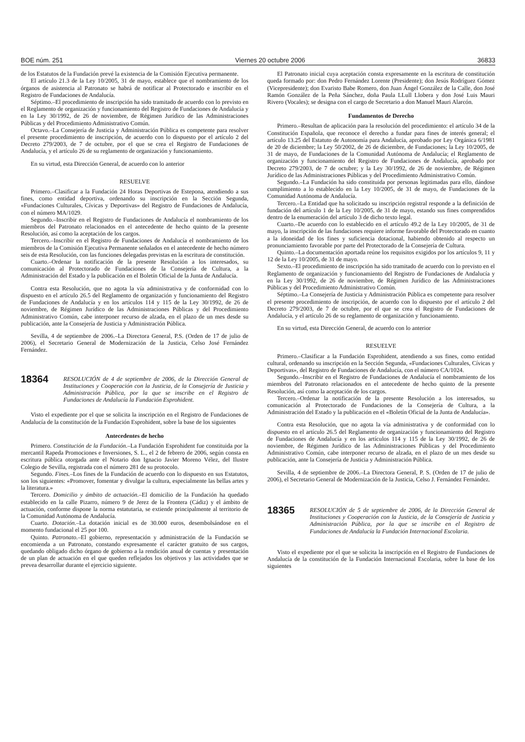BOE núm. 251 Viernes 20 octubre 2006 36833
de los Estatutos de la Fundación prevé la existencia de la Comisión Ejecutiva permanente.
El artículo 21.3 de la Ley 10/2005, 31 de mayo, establece que el nombramiento de los órganos de asistencia al Patronato se habrá de notificar al Protectorado e inscribir en el Registro de Fundaciones de Andalucía.
Séptimo.–El procedimiento de inscripción ha sido tramitado de acuerdo con lo previsto en el Reglamento de organización y funcionamiento del Registro de Fundaciones de Andalucía y en la Ley 30/1992, de 26 de noviembre, de Régimen Jurídico de las Administraciones Públicas y del Procedimiento Administrativo Común.
Octavo.–La Consejería de Justicia y Administración Pública es competente para resolver el presente procedimiento de inscripción, de acuerdo con lo dispuesto por el artículo 2 del Decreto 279/2003, de 7 de octubre, por el que se crea el Registro de Fundaciones de Andalucía, y el artículo 26 de su reglamento de organización y funcionamiento.
En su virtud, esta Dirección General, de acuerdo con lo anterior
RESUELVE
Primero.–Clasificar a la Fundación 24 Horas Deportivas de Estepona, atendiendo a sus fines, como entidad deportiva, ordenando su inscripción en la Sección Segunda, «Fundaciones Culturales, Cívicas y Deportivas» del Registro de Fundaciones de Andalucía, con el número MA/1029.
Segundo.–Inscribir en el Registro de Fundaciones de Andalucía el nombramiento de los miembros del Patronato relacionados en el antecedente de hecho quinto de la presente Resolución, así como la aceptación de los cargos.
Tercero.–Inscribir en el Registro de Fundaciones de Andalucía el nombramiento de los miembros de la Comisión Ejecutiva Permanente señalados en el antecedente de hecho número seis de esta Resolución, con las funciones delegadas previstas en la escritura de constitución.
Cuarto.–Ordenar la notificación de la presente Resolución a los interesados, su comunicación al Protectorado de Fundaciones de la Consejería de Cultura, a la Administración del Estado y la publicación en el Boletín Oficial de la Junta de Andalucía.
Contra esta Resolución, que no agota la vía administrativa y de conformidad con lo dispuesto en el artículo 26.5 del Reglamento de organización y funcionamiento del Registro de Fundaciones de Andalucía y en los artículos 114 y 115 de la Ley 30/1992, de 26 de noviembre, de Régimen Jurídico de las Administraciones Públicas y del Procedimiento Administrativo Común, cabe interponer recurso de alzada, en el plazo de un mes desde su publicación, ante la Consejería de Justicia y Administración Pública.
Sevilla, 4 de septiembre de 2006.–La Directora General, P.S. (Orden de 17 de julio de 2006), el Secretario General de Modernización de la Justicia, Celso José Fernández Fernández.
18364 RESOLUCIÓN de 4 de septiembre de 2006, de la Dirección General de Instituciones y Cooperación con la Justicia, de la Consejería de Justicia y Administración Pública, por la que se inscribe en el Registro de Fundaciones de Andalucía la Fundación Esprohident.
Visto el expediente por el que se solicita la inscripción en el Registro de Fundaciones de Andalucía de la constitución de la Fundación Esprohident, sobre la base de los siguientes
Antecedentes de hecho
Primero. Constitución de la Fundación.–La Fundación Esprohident fue constituida por la mercantil Rapeda Promociones e Inversiones, S. L., el 2 de febrero de 2006, según consta en escritura pública otorgada ante el Notario don Ignacio Javier Moreno Vélez, del Ilustre Colegio de Sevilla, registrada con el número 281 de su protocolo.
Segundo. Fines.–Los fines de la Fundación de acuerdo con lo dispuesto en sus Estatutos, son los siguientes: «Promover, fomentar y divulgar la cultura, especialmente las bellas artes y la literatura.»
Tercero. Domicilio y ámbito de actuación.–El domicilio de la Fundación ha quedado establecido en la calle Pizarro, número 9 de Jerez de la Frontera (Cádiz) y el ámbito de actuación, conforme dispone la norma estatutaria, se extiende principalmente al territorio de la Comunidad Autónoma de Andalucía.
Cuarto. Dotación.–La dotación inicial es de 30.000 euros, desembolsándose en el momento fundacional el 25 por 100.
Quinto. Patronato.–El gobierno, representación y administración de la Fundación se encomienda a un Patronato, constando expresamente el carácter gratuito de sus cargos, quedando obligado dicho órgano de gobierno a la rendición anual de cuentas y presentación de un plan de actuación en el que queden reflejados los objetivos y las actividades que se prevea desarrollar durante el ejercicio siguiente.
El Patronato inicial cuya aceptación consta expresamente en la escritura de constitución queda formado por: don Pedro Fernández Lorente (Presidente); don Jesús Rodríguez Gómez (Vicepresidente); don Evaristo Babe Romero, don Juan Ángel González de la Calle, don José Ramón González de la Peña Sánchez, doña Paula LLull Llobera y don José Luis Mauri Rivero (Vocales); se designa con el cargo de Secretario a don Manuel Mauri Alarcón.
Fundamentos de Derecho
Primero.–Resultan de aplicación para la resolución del procedimiento: el artículo 34 de la Constitución Española, que reconoce el derecho a fundar para fines de interés general; el artículo 13.25 del Estatuto de Autonomía para Andalucía, aprobado por Ley Orgánica 6/1981 de 20 de diciembre; la Ley 50/2002, de 26 de diciembre, de Fundaciones; la Ley 10/2005, de 31 de mayo, de Fundaciones de la Comunidad Autónoma de Andalucía; el Reglamento de organización y funcionamiento del Registro de Fundaciones de Andalucía, aprobado por Decreto 279/2003, de 7 de octubre; y la Ley 30/1992, de 26 de noviembre, de Régimen Jurídico de las Administraciones Públicas y del Procedimiento Administrativo Común.
Segundo.–La Fundación ha sido constituida por personas legitimadas para ello, dándose cumplimiento a lo establecido en la Ley 10/2005, de 31 de mayo, de Fundaciones de la Comunidad Autónoma de Andalucía.
Tercero.–La Entidad que ha solicitado su inscripción registral responde a la definición de fundación del artículo 1 de la Ley 10/2005, de 31 de mayo, estando sus fines comprendidos dentro de la enumeración del artículo 3 de dicho texto legal.
Cuarto.–De acuerdo con lo establecido en el artículo 49.2 de la Ley 10/2005, de 31 de mayo, la inscripción de las fundaciones requiere informe favorable del Protectorado en cuanto a la idoneidad de los fines y suficiencia dotacional, habiendo obtenido al respecto un pronunciamiento favorable por parte del Protectorado de la Consejería de Cultura.
Quinto.–La documentación aportada reúne los requisitos exigidos por los artículos 9, 11 y 12 de la Ley 10/2005, de 31 de mayo.
Sexto.–El procedimiento de inscripción ha sido tramitado de acuerdo con lo previsto en el Reglamento de organización y funcionamiento del Registro de Fundaciones de Andalucía y en la Ley 30/1992, de 26 de noviembre, de Régimen Jurídico de las Administraciones Públicas y del Procedimiento Administrativo Común.
Séptimo.–La Consejería de Justicia y Administración Pública es competente para resolver el presente procedimiento de inscripción, de acuerdo con lo dispuesto por el artículo 2 del Decreto 279/2003, de 7 de octubre, por el que se crea el Registro de Fundaciones de Andalucía, y el artículo 26 de su reglamento de organización y funcionamiento.
En su virtud, esta Dirección General, de acuerdo con lo anterior
RESUELVE
Primero.–Clasificar a la Fundación Esprohident, atendiendo a sus fines, como entidad cultural, ordenando su inscripción en la Sección Segunda, «Fundaciones Culturales, Cívicas y Deportivas», del Registro de Fundaciones de Andalucía, con el número CA/1024.
Segundo.–Inscribir en el Registro de Fundaciones de Andalucía el nombramiento de los miembros del Patronato relacionados en el antecedente de hecho quinto de la presente Resolución, así como la aceptación de los cargos.
Tercero.–Ordenar la notificación de la presente Resolución a los interesados, su comunicación al Protectorado de Fundaciones de la Consejería de Cultura, a la Administración del Estado y la publicación en el «Boletín Oficial de la Junta de Andalucía».
Contra esta Resolución, que no agota la vía administrativa y de conformidad con lo dispuesto en el artículo 26.5 del Reglamento de organización y funcionamiento del Registro de Fundaciones de Andalucía y en los artículos 114 y 115 de la Ley 30/1992, de 26 de noviembre, de Régimen Jurídico de las Administraciones Públicas y del Procedimiento Administrativo Común, cabe interponer recurso de alzada, en el plazo de un mes desde su publicación, ante la Consejería de Justicia y Administración Pública.
Sevilla, 4 de septiembre de 2006.–La Directora General, P. S. (Orden de 17 de julio de 2006), el Secretario General de Modernización de la Justicia, Celso J. Fernández Fernández.
18365 RESOLUCIÓN de 5 de septiembre de 2006, de la Dirección General de Instituciones y Cooperación con la Justicia, de la Consejería de Justicia y Administración Pública, por la que se inscribe en el Registro de Fundaciones de Andalucía la Fundación Internacional Escolaria.
Visto el expediente por el que se solicita la inscripción en el Registro de Fundaciones de Andalucía de la constitución de la Fundación Internacional Escolaria, sobre la base de los siguientes